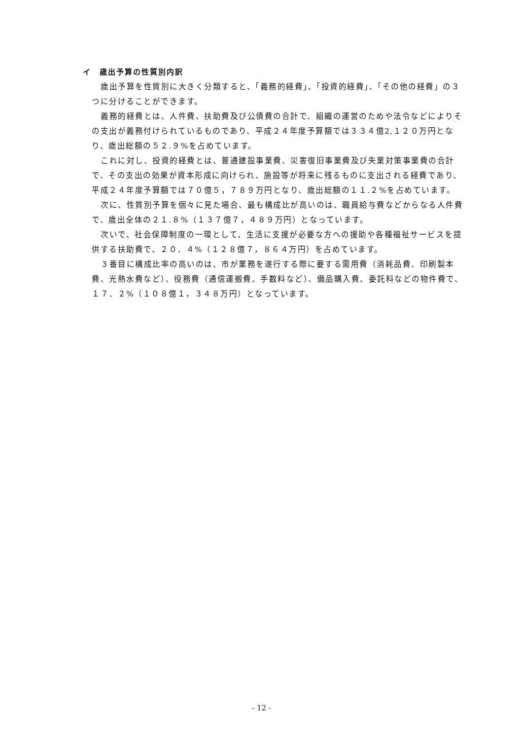イ　歳出予算の性質別内訳
歳出予算を性質別に大きく分類すると、「義務的経費」、「投資的経費」、「その他の経費」の３つに分けることができます。
義務的経費とは、人件費、扶助費及び公債費の合計で、組織の運営のためや法令などによりその支出が義務付けられているものであり、平成２４年度予算額では３３４億2,１２０万円となり、歳出総額の５２.９%を占めています。
これに対し、投資的経費とは、普通建設事業費、災害復旧事業費及び失業対策事業費の合計で、その支出の効果が資本形成に向けられ、施設等が将来に残るものに支出される経費であり、平成２４年度予算額では７０億５，７８９万円となり、歳出総額の１１.２%を占めています。
次に、性質別予算を個々に見た場合、最も構成比が高いのは、職員給与費などからなる人件費で、歳出全体の２１.８%（１３７億７，４８９万円）となっています。
次いで、社会保障制度の一環として、生活に支援が必要な方への援助や各種福祉サービスを提供する扶助費で、２０．４%（１２８億７，８６４万円）を占めています。
３番目に構成比率の高いのは、市が業務を遂行する際に要する需用費（消耗品費、印刷製本費、光熱水費など）、役務費（通信運搬費、手数料など）、備品購入費、委託料などの物件費で、１７．２%（１０８億１，３４８万円）となっています。
- 12 -